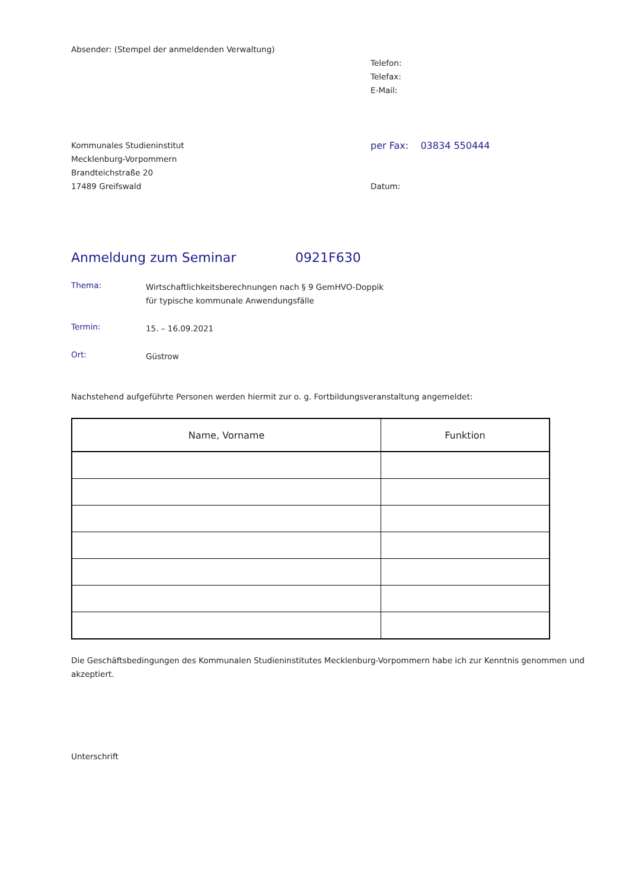Absender: (Stempel der anmeldenden Verwaltung)
Telefon:
Telefax:
E-Mail:
Kommunales Studieninstitut
Mecklenburg-Vorpommern
Brandteichstraße 20
17489 Greifswald
per Fax: 03834 550444
Datum:
Anmeldung zum Seminar 0921F630
Thema:
Wirtschaftlichkeitsberechnungen nach § 9 GemHVO-Doppik
für typische kommunale Anwendungsfälle
Termin:
15. – 16.09.2021
Ort:
Güstrow
Nachstehend aufgeführte Personen werden hiermit zur o. g. Fortbildungsveranstaltung angemeldet:
| Name, Vorname | Funktion |
| --- | --- |
Die Geschäftsbedingungen des Kommunalen Studieninstitutes Mecklenburg-Vorpommern habe ich zur Kenntnis genommen und akzeptiert.
Unterschrift